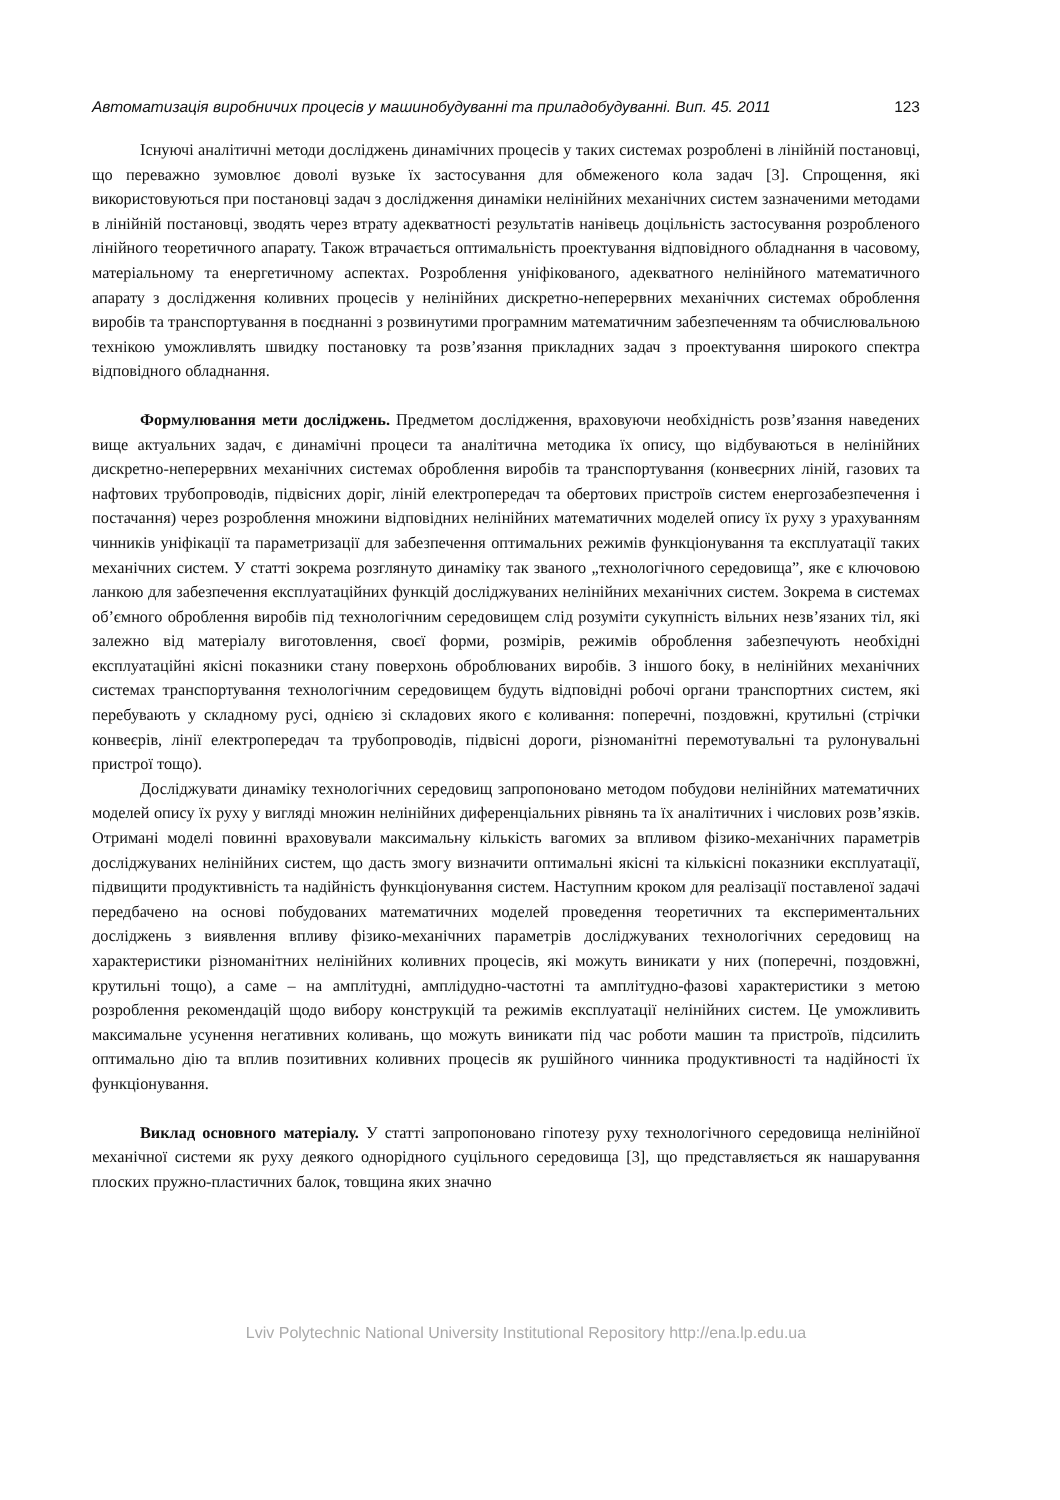Автоматизація виробничих процесів у машинобудуванні та приладобудуванні. Вип. 45. 2011 123
Існуючі аналітичні методи досліджень динамічних процесів у таких системах розроблені в лінійній постановці, що переважно зумовлює доволі вузьке їх застосування для обмеженого кола задач [3]. Спрощення, які використовуються при постановці задач з дослідження динаміки нелінійних механічних систем зазначеними методами в лінійній постановці, зводять через втрату адекватності результатів нанівець доцільність застосування розробленого лінійного теоретичного апарату. Також втрачається оптимальність проектування відповідного обладнання в часовому, матеріальному та енергетичному аспектах. Розроблення уніфікованого, адекватного нелінійного математичного апарату з дослідження коливних процесів у нелінійних дискретно-неперервних механічних системах оброблення виробів та транспортування в поєднанні з розвинутими програмним математичним забезпеченням та обчислювальною технікою уможливлять швидку постановку та розв’язання прикладних задач з проектування широкого спектра відповідного обладнання.
Формулювання мети досліджень. Предметом дослідження, враховуючи необхідність розв’язання наведених вище актуальних задач, є динамічні процеси та аналітична методика їх опису, що відбуваються в нелінійних дискретно-неперервних механічних системах оброблення виробів та транспортування (конвеєрних ліній, газових та нафтових трубопроводів, підвісних доріг, ліній електропередач та обертових пристроїв систем енергозабезпечення і постачання) через розроблення множини відповідних нелінійних математичних моделей опису їх руху з урахуванням чинників уніфікації та параметризації для забезпечення оптимальних режимів функціонування та експлуатації таких механічних систем. У статті зокрема розглянуто динаміку так званого „технологічного середовища”, яке є ключовою ланкою для забезпечення експлуатаційних функцій досліджуваних нелінійних механічних систем. Зокрема в системах об’ємного оброблення виробів під технологічним середовищем слід розуміти сукупність вільних незв’язаних тіл, які залежно від матеріалу виготовлення, своєї форми, розмірів, режимів оброблення забезпечують необхідні експлуатаційні якісні показники стану поверхонь оброблюваних виробів. З іншого боку, в нелінійних механічних системах транспортування технологічним середовищем будуть відповідні робочі органи транспортних систем, які перебувають у складному русі, однією зі складових якого є коливання: поперечні, поздовжні, крутильні (стрічки конвеєрів, лінії електропередач та трубопроводів, підвісні дороги, різноманітні перемотувальні та рулонувальні пристрої тощо).
Досліджувати динаміку технологічних середовищ запропоновано методом побудови нелінійних математичних моделей опису їх руху у вигляді множин нелінійних диференціальних рівнянь та їх аналітичних і числових розв’язків. Отримані моделі повинні враховували максимальну кількість вагомих за впливом фізико-механічних параметрів досліджуваних нелінійних систем, що дасть змогу визначити оптимальні якісні та кількісні показники експлуатації, підвищити продуктивність та надійність функціонування систем. Наступним кроком для реалізації поставленої задачі передбачено на основі побудованих математичних моделей проведення теоретичних та експериментальних досліджень з виявлення впливу фізико-механічних параметрів досліджуваних технологічних середовищ на характеристики різноманітних нелінійних коливних процесів, які можуть виникати у них (поперечні, поздовжні, крутильні тощо), а саме – на амплітудні, амплідудно-частотні та амплітудно-фазові характеристики з метою розроблення рекомендацій щодо вибору конструкцій та режимів експлуатації нелінійних систем. Це уможливить максимальне усунення негативних коливань, що можуть виникати під час роботи машин та пристроїв, підсилить оптимально дію та вплив позитивних коливних процесів як рушійного чинника продуктивності та надійності їх функціонування.
Виклад основного матеріалу. У статті запропоновано гіпотезу руху технологічного середовища нелінійної механічної системи як руху деякого однорідного суцільного середовища [3], що представляється як нашарування плоских пружно-пластичних балок, товщина яких значно
Lviv Polytechnic National University Institutional Repository http://ena.lp.edu.ua